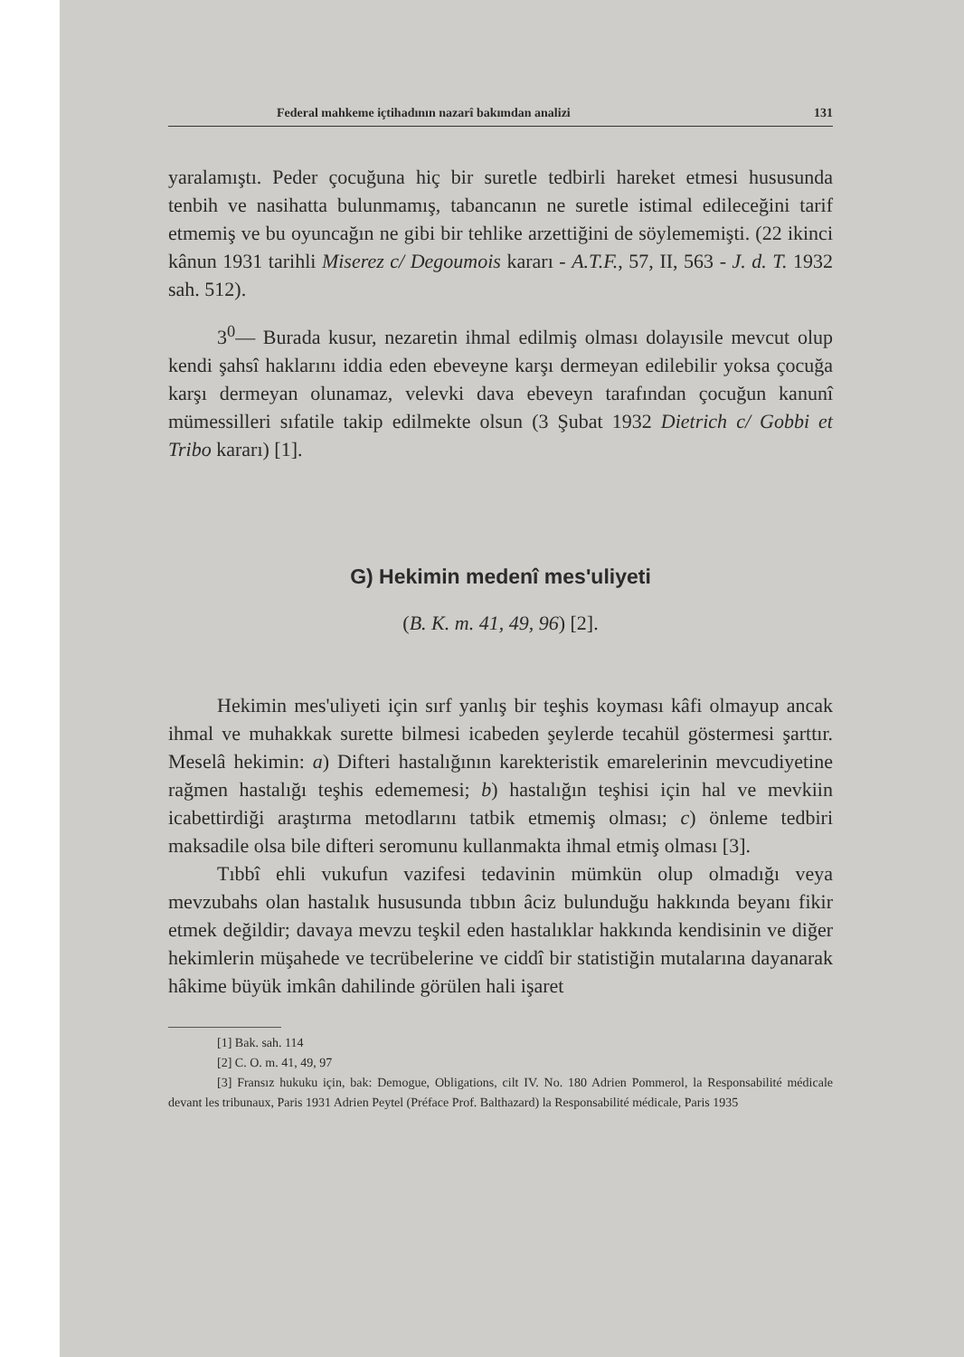Federal mahkeme içtihadının nazarî bakımdan analizi 131
yaralamıştı. Peder çocuğuna hiç bir suretle tedbirli hareket etmesi hususunda tenbih ve nasihatta bulunmamış, tabancanın ne suretle istimal edileceğini tarif etmemiş ve bu oyuncağın ne gibi bir tehlike arzettiğini de söylememişti. (22 ikinci kânun 1931 tarihli Miserez c/ Degoumois kararı - A.T.F., 57, II, 563 - J. d. T. 1932 sah. 512).
3<sup>0</sup>— Burada kusur, nezaretin ihmal edilmiş olması dolayısile mevcut olup kendi şahsî haklarını iddia eden ebeveyne karşı dermeyan edilebilir yoksa çocuğa karşı dermeyan olunamaz, velevki dava ebeveyn tarafından çocuğun kanunî mümessilleri sıfatile takip edilmekte olsun (3 Şubat 1932 Dietrich c/ Gobbi et Tribo kararı) [1].
G) Hekimin medenî mes'uliyeti
(B. K. m. 41, 49, 96) [2].
Hekimin mes'uliyeti için sırf yanlış bir teşhis koyması kâfi olmayup ancak ihmal ve muhakkak surette bilmesi icabeden şeylerde tecahül göstermesi şarttır. Meselâ hekimin: a) Difteri hastalığının karekteristik emarelerinin mevcudiyetine rağmen hastalığı teşhis edememesi; b) hastalığın teşhisi için hal ve mevkiin icabettirdiği araştırma metodlarını tatbik etmemiş olması; c) önleme tedbiri maksadile olsa bile difteri seromunu kullanmakta ihmal etmiş olması [3].
Tıbbî ehli vukufun vazifesi tedavinin mümkün olup olmadığı veya mevzubahs olan hastalık hususunda tıbbın âciz bulunduğu hakkında beyanı fikir etmek değildir; davaya mevzu teşkil eden hastalıklar hakkında kendisinin ve diğer hekimlerin müşahede ve tecrübelerine ve ciddî bir statistiğin mutalarına dayanarak hâkime büyük imkân dahilinde görülen hali işaret
[1] Bak. sah. 114
[2] C. O. m. 41, 49, 97
[3] Fransız hukuku için, bak: Demogue, Obligations, cilt IV. No. 180 Adrien Pommerol, la Responsabilité médicale devant les tribunaux, Paris 1931 Adrien Peytel (Préface Prof. Balthazard) la Responsabilité médicale, Paris 1935